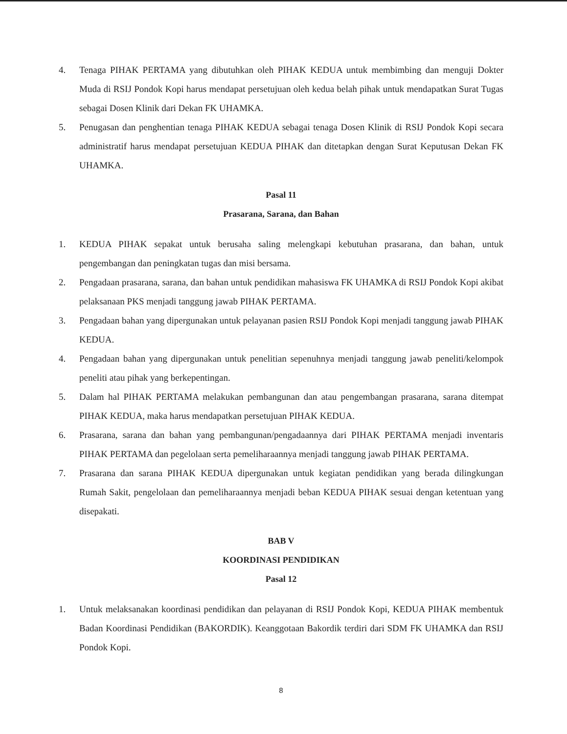4. Tenaga PIHAK PERTAMA yang dibutuhkan oleh PIHAK KEDUA untuk membimbing dan menguji Dokter Muda di RSIJ Pondok Kopi harus mendapat persetujuan oleh kedua belah pihak untuk mendapatkan Surat Tugas sebagai Dosen Klinik dari Dekan FK UHAMKA.
5. Penugasan dan penghentian tenaga PIHAK KEDUA sebagai tenaga Dosen Klinik di RSIJ Pondok Kopi secara administratif harus mendapat persetujuan KEDUA PIHAK dan ditetapkan dengan Surat Keputusan Dekan FK UHAMKA.
Pasal 11
Prasarana, Sarana, dan Bahan
1. KEDUA PIHAK sepakat untuk berusaha saling melengkapi kebutuhan prasarana, dan bahan, untuk pengembangan dan peningkatan tugas dan misi bersama.
2. Pengadaan prasarana, sarana, dan bahan untuk pendidikan mahasiswa FK UHAMKA di RSIJ Pondok Kopi akibat pelaksanaan PKS menjadi tanggung jawab PIHAK PERTAMA.
3. Pengadaan bahan yang dipergunakan untuk pelayanan pasien RSIJ Pondok Kopi menjadi tanggung jawab PIHAK KEDUA.
4. Pengadaan bahan yang dipergunakan untuk penelitian sepenuhnya menjadi tanggung jawab peneliti/kelompok peneliti atau pihak yang berkepentingan.
5. Dalam hal PIHAK PERTAMA melakukan pembangunan dan atau pengembangan prasarana, sarana ditempat PIHAK KEDUA, maka harus mendapatkan persetujuan PIHAK KEDUA.
6. Prasarana, sarana dan bahan yang pembangunan/pengadaannya dari PIHAK PERTAMA menjadi inventaris PIHAK PERTAMA dan pegelolaan serta pemeliharaannya menjadi tanggung jawab PIHAK PERTAMA.
7. Prasarana dan sarana PIHAK KEDUA dipergunakan untuk kegiatan pendidikan yang berada dilingkungan Rumah Sakit, pengelolaan dan pemeliharaannya menjadi beban KEDUA PIHAK sesuai dengan ketentuan yang disepakati.
BAB V
KOORDINASI PENDIDIKAN
Pasal 12
1. Untuk melaksanakan koordinasi pendidikan dan pelayanan di RSIJ Pondok Kopi, KEDUA PIHAK membentuk Badan Koordinasi Pendidikan (BAKORDIK). Keanggotaan Bakordik terdiri dari SDM FK UHAMKA dan RSIJ Pondok Kopi.
8